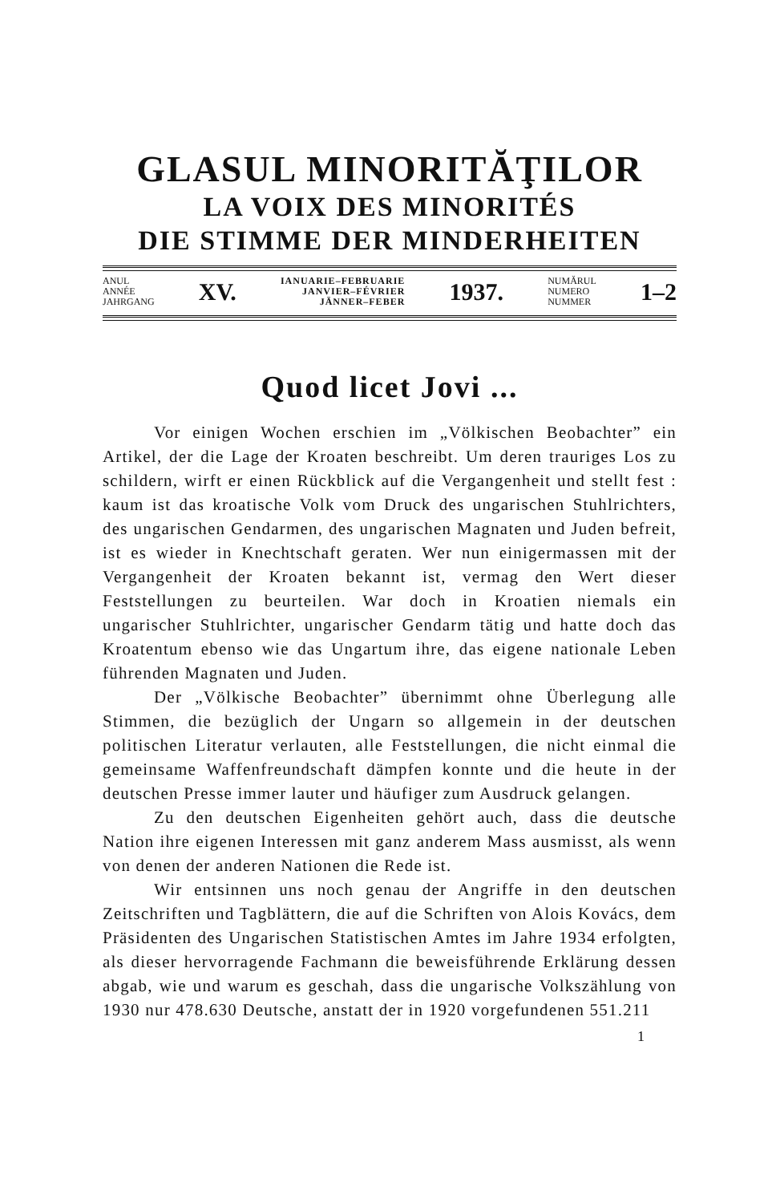GLASUL MINORITĂŢILOR
LA VOIX DES MINORITÉS
DIE STIMME DER MINDERHEITEN
ANUL
ANNÉE
JAHRGANG
XV.
IANUARIE–FEBRUARIE
JANVIER–FÉVRIER
JÄNNER–FEBER
1937.
NUMĂRUL
NUMERO
NUMMER
1–2
Quod licet Jovi ...
Vor einigen Wochen erschien im „Völkischen Beobachter” ein Artikel, der die Lage der Kroaten beschreibt. Um deren trauriges Los zu schildern, wirft er einen Rückblick auf die Vergangenheit und stellt fest : kaum ist das kroatische Volk vom Druck des ungarischen Stuhlrichters, des ungarischen Gendarmen, des ungarischen Magnaten und Juden befreit, ist es wieder in Knechtschaft geraten. Wer nun einigermassen mit der Vergangenheit der Kroaten bekannt ist, vermag den Wert dieser Feststellungen zu beurteilen. War doch in Kroatien niemals ein ungarischer Stuhlrichter, ungarischer Gendarm tätig und hatte doch das Kroatentum ebenso wie das Ungartum ihre, das eigene nationale Leben führenden Magnaten und Juden.
Der „Völkische Beobachter” übernimmt ohne Überlegung alle Stimmen, die bezüglich der Ungarn so allgemein in der deutschen politischen Literatur verlauten, alle Feststellungen, die nicht einmal die gemeinsame Waffenfreundschaft dämpfen konnte und die heute in der deutschen Presse immer lauter und häufiger zum Ausdruck gelangen.
Zu den deutschen Eigenheiten gehört auch, dass die deutsche Nation ihre eigenen Interessen mit ganz anderem Mass ausmisst, als wenn von denen der anderen Nationen die Rede ist.
Wir entsinnen uns noch genau der Angriffe in den deutschen Zeitschriften und Tagblättern, die auf die Schriften von Alois Kovács, dem Präsidenten des Ungarischen Statistischen Amtes im Jahre 1934 erfolgten, als dieser hervorragende Fachmann die beweisführende Erklärung dessen abgab, wie und warum es geschah, dass die ungarische Volkszählung von 1930 nur 478.630 Deutsche, anstatt der in 1920 vorgefundenen 551.211
1